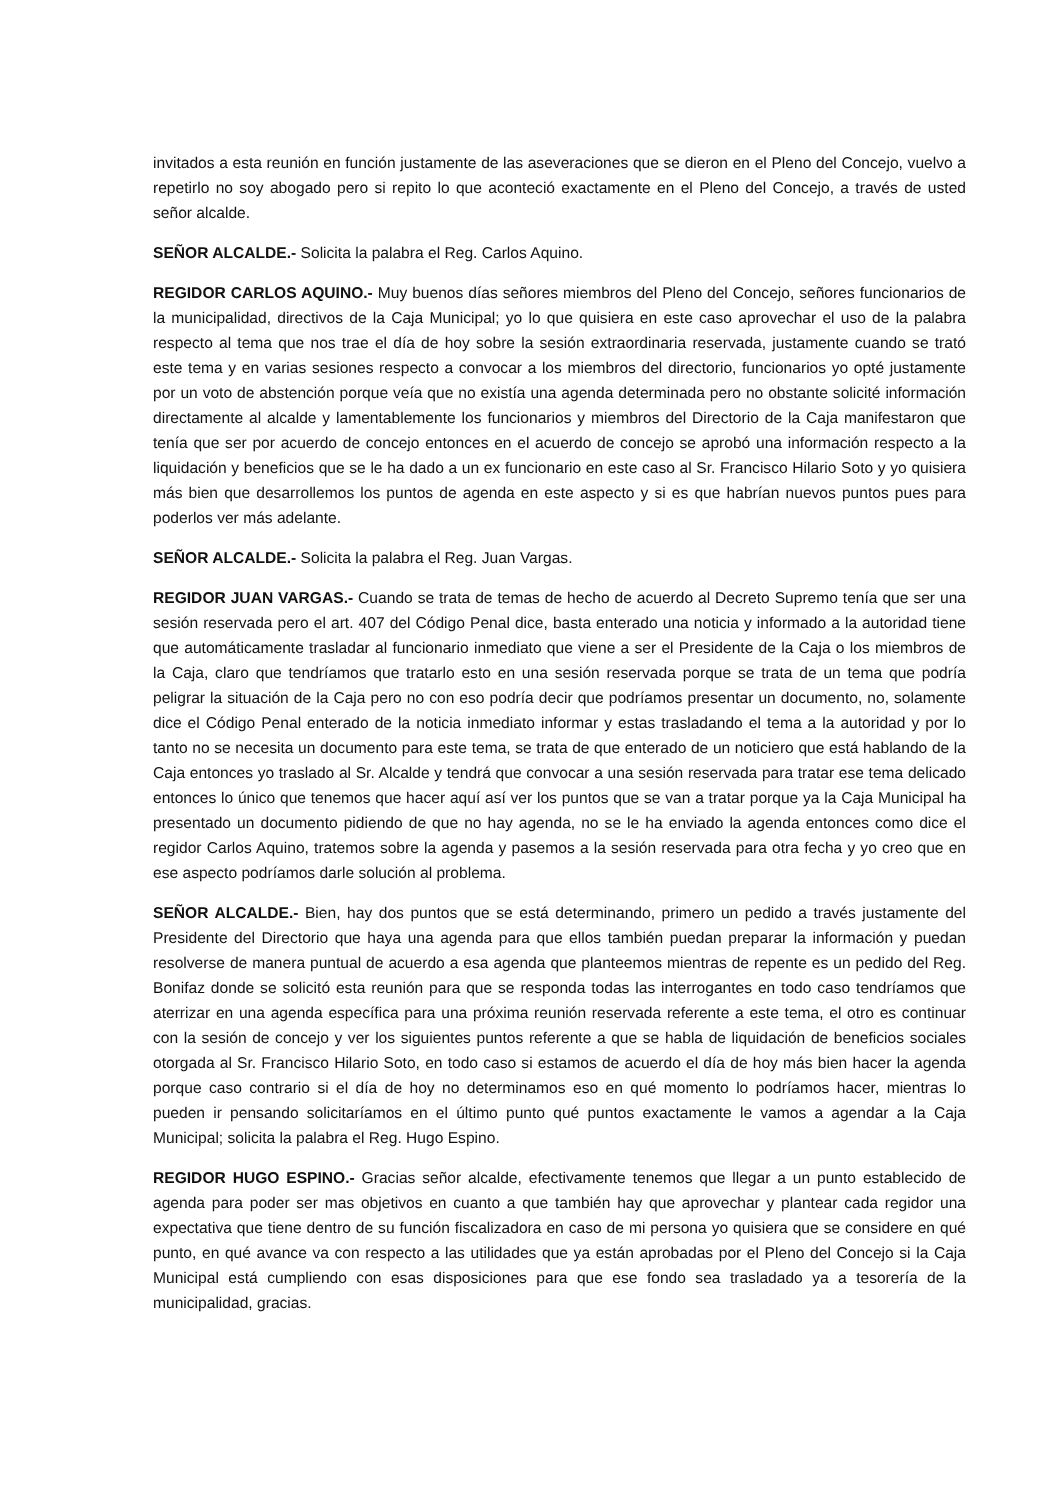invitados a esta reunión en función justamente de las aseveraciones que se dieron en el Pleno del Concejo, vuelvo a repetirlo no soy abogado pero si repito lo que aconteció exactamente en el Pleno del Concejo, a través de usted señor alcalde.
SEÑOR ALCALDE.- Solicita la palabra el Reg. Carlos Aquino.
REGIDOR CARLOS AQUINO.- Muy buenos días señores miembros del Pleno del Concejo, señores funcionarios de la municipalidad, directivos de la Caja Municipal; yo lo que quisiera en este caso aprovechar el uso de la palabra respecto al tema que nos trae el día de hoy sobre la sesión extraordinaria reservada, justamente cuando se trató este tema y en varias sesiones respecto a convocar a los miembros del directorio, funcionarios yo opté justamente por un voto de abstención porque veía que no existía una agenda determinada pero no obstante solicité información directamente al alcalde y lamentablemente los funcionarios y miembros del Directorio de la Caja manifestaron que tenía que ser por acuerdo de concejo entonces en el acuerdo de concejo se aprobó una información respecto a la liquidación y beneficios que se le ha dado a un ex funcionario en este caso al Sr. Francisco Hilario Soto y yo quisiera más bien que desarrollemos los puntos de agenda en este aspecto y si es que habrían nuevos puntos pues para poderlos ver más adelante.
SEÑOR ALCALDE.- Solicita la palabra el Reg. Juan Vargas.
REGIDOR JUAN VARGAS.- Cuando se trata de temas de hecho de acuerdo al Decreto Supremo tenía que ser una sesión reservada pero el art. 407 del Código Penal dice, basta enterado una noticia y informado a la autoridad tiene que automáticamente trasladar al funcionario inmediato que viene a ser el Presidente de la Caja o los miembros de la Caja, claro que tendríamos que tratarlo esto en una sesión reservada porque se trata de un tema que podría peligrar la situación de la Caja pero no con eso podría decir que podríamos presentar un documento, no, solamente dice el Código Penal enterado de la noticia inmediato informar y estas trasladando el tema a la autoridad y por lo tanto no se necesita un documento para este tema, se trata de que enterado de un noticiero que está hablando de la Caja entonces yo traslado al Sr. Alcalde y tendrá que convocar a una sesión reservada para tratar ese tema delicado entonces lo único que tenemos que hacer aquí así ver los puntos que se van a tratar porque ya la Caja Municipal ha presentado un documento pidiendo de que no hay agenda, no se le ha enviado la agenda entonces como dice el regidor Carlos Aquino, tratemos sobre la agenda y pasemos a la sesión reservada para otra fecha y yo creo que en ese aspecto podríamos darle solución al problema.
SEÑOR ALCALDE.- Bien, hay dos puntos que se está determinando, primero un pedido a través justamente del Presidente del Directorio que haya una agenda para que ellos también puedan preparar la información y puedan resolverse de manera puntual de acuerdo a esa agenda que planteemos mientras de repente es un pedido del Reg. Bonifaz donde se solicitó esta reunión para que se responda todas las interrogantes en todo caso tendríamos que aterrizar en una agenda específica para una próxima reunión reservada referente a este tema, el otro es continuar con la sesión de concejo y ver los siguientes puntos referente a que se habla de liquidación de beneficios sociales otorgada al Sr. Francisco Hilario Soto, en todo caso si estamos de acuerdo el día de hoy más bien hacer la agenda porque caso contrario si el día de hoy no determinamos eso en qué momento lo podríamos hacer, mientras lo pueden ir pensando solicitaríamos en el último punto qué puntos exactamente le vamos a agendar a la Caja Municipal; solicita la palabra el Reg. Hugo Espino.
REGIDOR HUGO ESPINO.- Gracias señor alcalde, efectivamente tenemos que llegar a un punto establecido de agenda para poder ser mas objetivos en cuanto a que también hay que aprovechar y plantear cada regidor una expectativa que tiene dentro de su función fiscalizadora en caso de mi persona yo quisiera que se considere en qué punto, en qué avance va con respecto a las utilidades que ya están aprobadas por el Pleno del Concejo si la Caja Municipal está cumpliendo con esas disposiciones para que ese fondo sea trasladado ya a tesorería de la municipalidad, gracias.